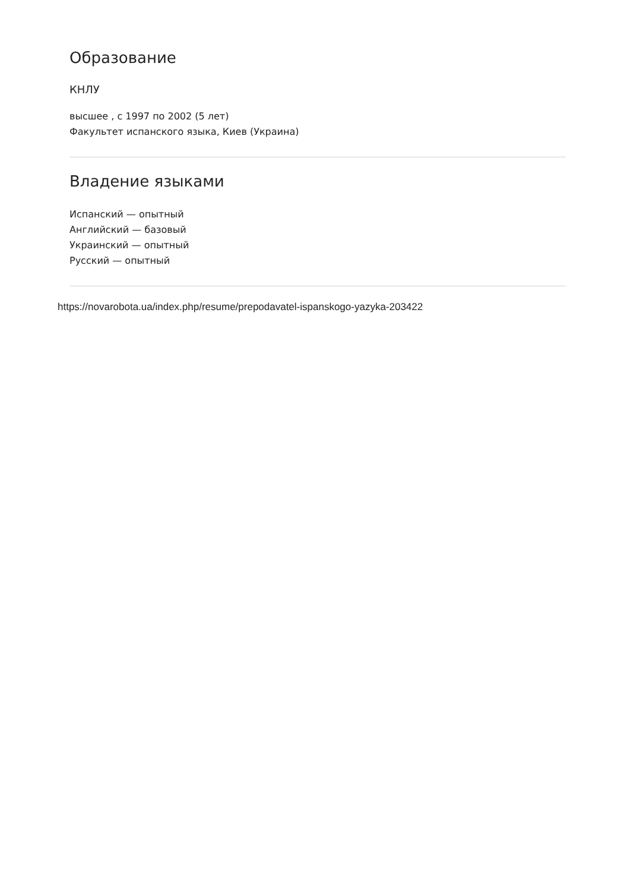Образование
КНЛУ
высшее , с 1997 по 2002 (5 лет)
Факультет испанского языка, Киев (Украина)
Владение языками
Испанский — опытный
Английский — базовый
Украинский — опытный
Русский — опытный
https://novarobota.ua/index.php/resume/prepodavatel-ispanskogo-yazyka-203422